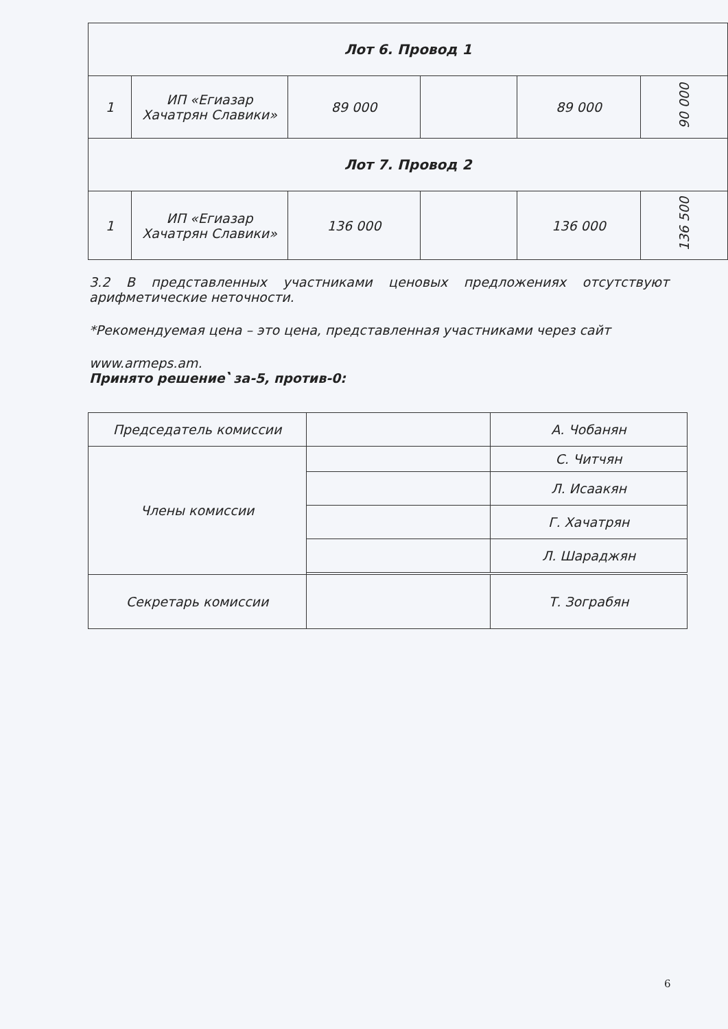| Лот 6. Провод 1 | | | | | |
| 1 | ИП «Егиазар Хачатрян Славики» | 89 000 | | 89 000 | 90 000 |
| Лот 7. Провод 2 | | | | | |
| 1 | ИП «Егиазар Хачатрян Славики» | 136 000 | | 136 000 | 136 500 |
3.2 В представленных участниками ценовых предложениях отсутствуют арифметические неточности.
*Рекомендуемая цена – это цена, представленная участниками через сайт
www.armeps.am.
Принято решение՝ за-5, против-0:
| Председатель комиссии | | А. Чобанян |
| Члены комиссии | | С. Читчян |
| | | Л. Исаакян |
| | | Г. Хачатрян |
| | | Л. Шараджян |
| Секретарь комиссии | | Т. Зограбян |
6